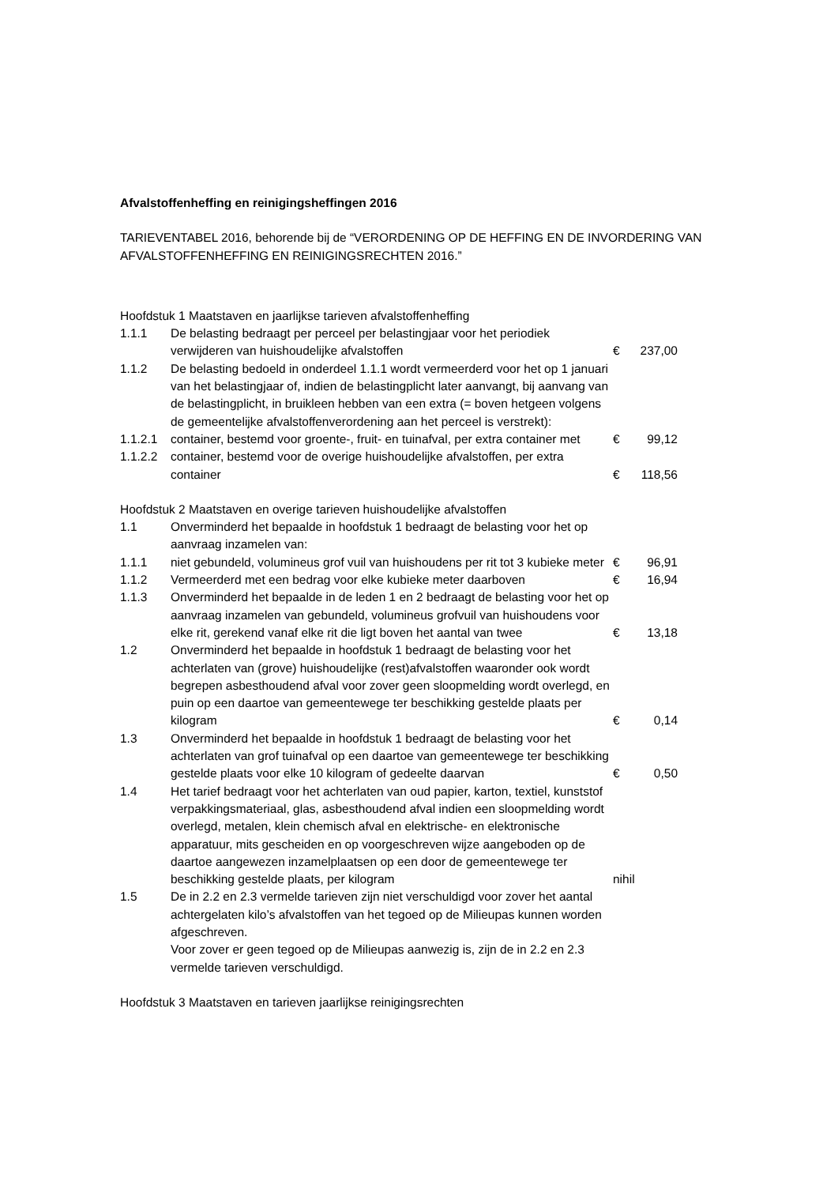Afvalstoffenheffing en reinigingsheffingen 2016
TARIEVENTABEL 2016, behorende bij de “VERORDENING OP DE HEFFING EN DE INVORDERING VAN AFVALSTOFFENHEFFING EN REINIGINGSRECHTEN 2016.”
Hoofdstuk 1 Maatstaven en jaarlijkse tarieven afvalstoffenheffing
1.1.1 De belasting bedraagt per perceel per belastingjaar voor het periodiek verwijderen van huishoudelijke afvalstoffen € 237,00
1.1.2 De belasting bedoeld in onderdeel 1.1.1 wordt vermeerderd voor het op 1 januari van het belastingjaar of, indien de belastingplicht later aanvangt, bij aanvang van de belastingplicht, in bruikleen hebben van een extra (= boven hetgeen volgens de gemeentelijke afvalstoffenverordening aan het perceel is verstrekt):
1.1.2.1 container, bestemd voor groente-, fruit- en tuinafval, per extra container met € 99,12
1.1.2.2 container, bestemd voor de overige huishoudelijke afvalstoffen, per extra container € 118,56
Hoofdstuk 2 Maatstaven en overige tarieven huishoudelijke afvalstoffen
1.1 Onverminderd het bepaalde in hoofdstuk 1 bedraagt de belasting voor het op aanvraag inzamelen van:
1.1.1 niet gebundeld, volumineus grof vuil van huishoudens per rit tot 3 kubieke meter € 96,91
1.1.2 Vermeerderd met een bedrag voor elke kubieke meter daarboven € 16,94
1.1.3 Onverminderd het bepaalde in de leden 1 en 2 bedraagt de belasting voor het op aanvraag inzamelen van gebundeld, volumineus grofvuil van huishoudens voor elke rit, gerekend vanaf elke rit die ligt boven het aantal van twee € 13,18
1.2 Onverminderd het bepaalde in hoofdstuk 1 bedraagt de belasting voor het achterlaten van (grove) huishoudelijke (rest)afvalstoffen waaronder ook wordt begrepen asbesthoudend afval voor zover geen sloopmelding wordt overlegd, en puin op een daartoe van gemeentewege ter beschikking gestelde plaats per kilogram € 0,14
1.3 Onverminderd het bepaalde in hoofdstuk 1 bedraagt de belasting voor het achterlaten van grof tuinafval op een daartoe van gemeentewege ter beschikking gestelde plaats voor elke 10 kilogram of gedeelte daarvan € 0,50
1.4 Het tarief bedraagt voor het achterlaten van oud papier, karton, textiel, kunststof verpakkingsmateriaal, glas, asbesthoudend afval indien een sloopmelding wordt overlegd, metalen, klein chemisch afval en elektrische- en elektronische apparatuur, mits gescheiden en op voorgeschreven wijze aangeboden op de daartoe aangewezen inzamelplaatsen op een door de gemeentewege ter beschikking gestelde plaats, per kilogram nihil
1.5 De in 2.2 en 2.3 vermelde tarieven zijn niet verschuldigd voor zover het aantal achtergelaten kilo’s afvalstoffen van het tegoed op de Milieupas kunnen worden afgeschreven.
Voor zover er geen tegoed op de Milieupas aanwezig is, zijn de in 2.2 en 2.3 vermelde tarieven verschuldigd.
Hoofdstuk 3 Maatstaven en tarieven jaarlijkse reinigingsrechten